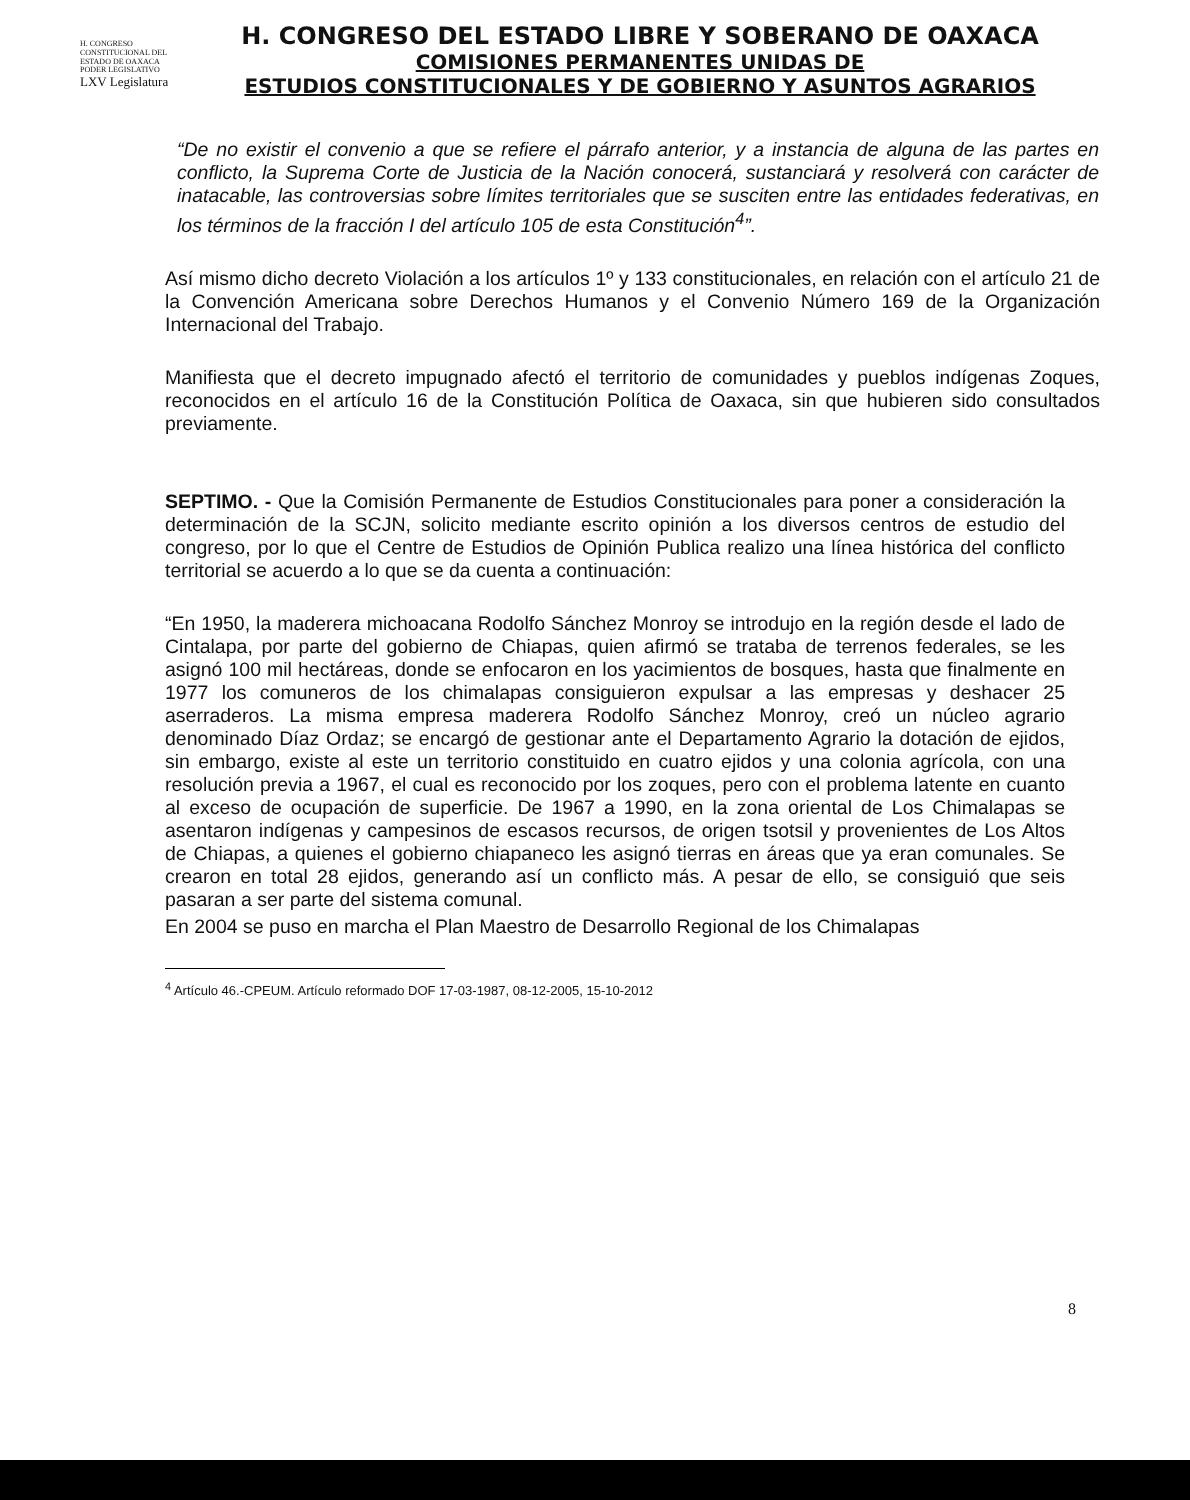H. CONGRESO CONSTITUCIONAL DEL ESTADO DE OAXACA
PODER LEGISLATIVO
LXV Legislatura
H. CONGRESO DEL ESTADO LIBRE Y SOBERANO DE OAXACA
COMISIONES PERMANENTES UNIDAS DE
ESTUDIOS CONSTITUCIONALES Y DE GOBIERNO Y ASUNTOS AGRARIOS
“De no existir el convenio a que se refiere el párrafo anterior, y a instancia de alguna de las partes en conflicto, la Suprema Corte de Justicia de la Nación conocerá, sustanciará y resolverá con carácter de inatacable, las controversias sobre límites territoriales que se susciten entre las entidades federativas, en los términos de la fracción I del artículo 105 de esta Constitución<sup>4</sup>”.
Así mismo dicho decreto Violación a los artículos 1º y 133 constitucionales, en relación con el artículo 21 de la Convención Americana sobre Derechos Humanos y el Convenio Número 169 de la Organización Internacional del Trabajo.
Manifiesta que el decreto impugnado afectó el territorio de comunidades y pueblos indígenas Zoques, reconocidos en el artículo 16 de la Constitución Política de Oaxaca, sin que hubieren sido consultados previamente.
SEPTIMO. - Que la Comisión Permanente de Estudios Constitucionales para poner a consideración la determinación de la SCJN, solicito mediante escrito opinión a los diversos centros de estudio del congreso, por lo que el Centre de Estudios de Opinión Publica realizo una línea histórica del conflicto territorial se acuerdo a lo que se da cuenta a continuación:
“En 1950, la maderera michoacana Rodolfo Sánchez Monroy se introdujo en la región desde el lado de Cintalapa, por parte del gobierno de Chiapas, quien afirmó se trataba de terrenos federales, se les asignó 100 mil hectáreas, donde se enfocaron en los yacimientos de bosques, hasta que finalmente en 1977 los comuneros de los chimalapas consiguieron expulsar a las empresas y deshacer 25 aserraderos. La misma empresa maderera Rodolfo Sánchez Monroy, creó un núcleo agrario denominado Díaz Ordaz; se encargó de gestionar ante el Departamento Agrario la dotación de ejidos, sin embargo, existe al este un territorio constituido en cuatro ejidos y una colonia agrícola, con una resolución previa a 1967, el cual es reconocido por los zoques, pero con el problema latente en cuanto al exceso de ocupación de superficie. De 1967 a 1990, en la zona oriental de Los Chimalapas se asentaron indígenas y campesinos de escasos recursos, de origen tsotsil y provenientes de Los Altos de Chiapas, a quienes el gobierno chiapaneco les asignó tierras en áreas que ya eran comunales. Se crearon en total 28 ejidos, generando así un conflicto más. A pesar de ello, se consiguió que seis pasaran a ser parte del sistema comunal.
En 2004 se puso en marcha el Plan Maestro de Desarrollo Regional de los Chimalapas
<sup>4</sup> Artículo 46.-CPEUM. Artículo reformado DOF 17-03-1987, 08-12-2005, 15-10-2012
8